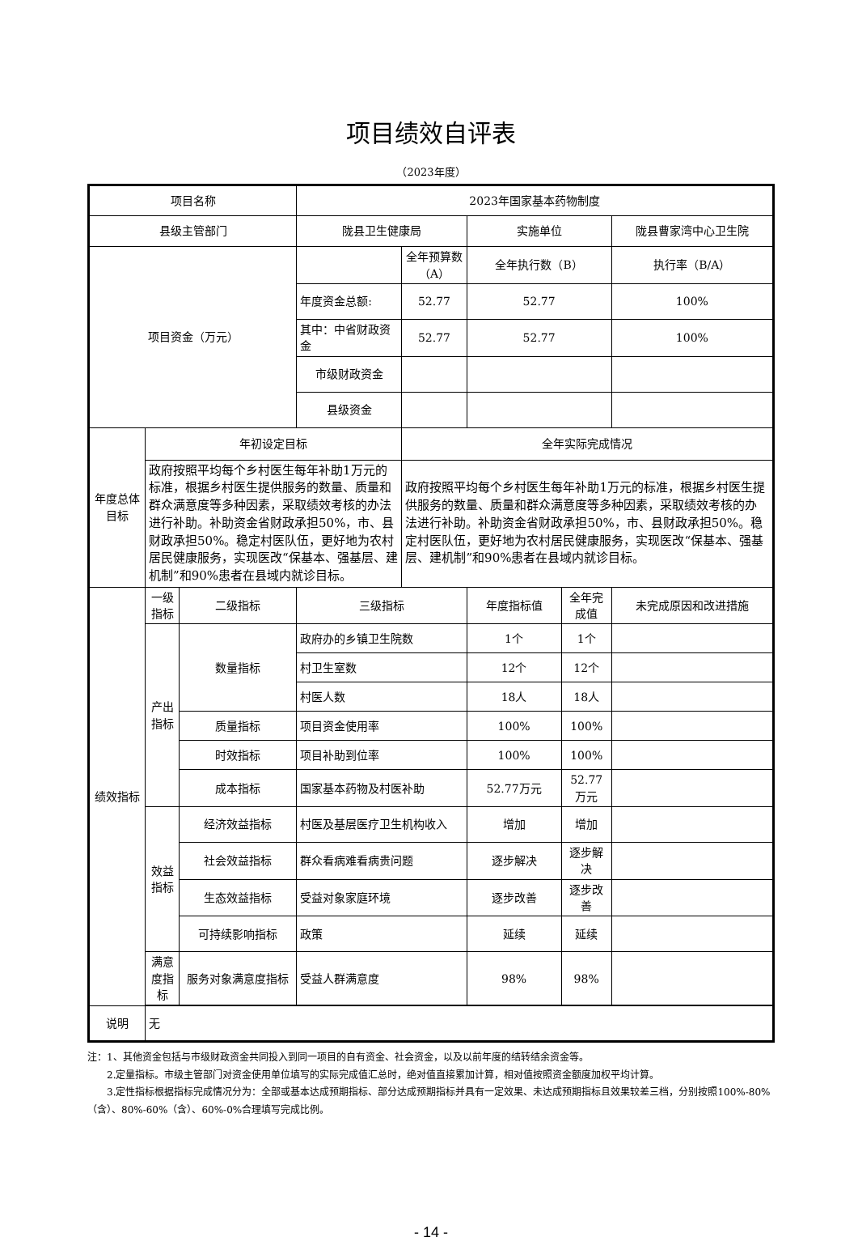项目绩效自评表
（2023年度）
| 项目名称 | | | 2023年国家基本药物制度 | | | | |
| 县级主管部门 | | | 陇县卫生健康局 | | 实施单位 | | 陇县曹家湾中心卫生院 |
| 项目资金（万元） | | | | 全年预算数（A） | 全年执行数（B） | | 执行率（B/A） |
| | | | 年度资金总额: | 52.77 | 52.77 | | 100% |
| | | | 其中：中省财政资金 | 52.77 | 52.77 | | 100% |
| | | | 市级财政资金 | | | | |
| | | | 县级资金 | | | | |
| 年度总体目标 | 年初设定目标 | | | 全年实际完成情况 | | | |
| | 政府按照平均每个乡村医生每年补助1万元的标准，根据乡村医生提供服务的数量、质量和群众满意度等多种因素，采取绩效考核的办法进行补助。补助资金省财政承担50%，市、县财政承担50%。稳定村医队伍，更好地为农村居民健康服务，实现医改“保基本、强基层、建机制”和90%患者在县域内就诊目标。 | | | 政府按照平均每个乡村医生每年补助1万元的标准，根据乡村医生提供服务的数量、质量和群众满意度等多种因素，采取绩效考核的办法进行补助。补助资金省财政承担50%，市、县财政承担50%。稳定村医队伍，更好地为农村居民健康服务，实现医改“保基本、强基层、建机制”和90%患者在县域内就诊目标。 | | | |
| 绩效指标 | 一级指标 | 二级指标 | 三级指标 | | 年度指标值 | 全年完成值 | 未完成原因和改进措施 |
| | 产出指标 | 数量指标 | 政府办的乡镇卫生院数 | | 1个 | 1个 | |
| | | | 村卫生室数 | | 12个 | 12个 | |
| | | | 村医人数 | | 18人 | 18人 | |
| | | 质量指标 | 项目资金使用率 | | 100% | 100% | |
| | | 时效指标 | 项目补助到位率 | | 100% | 100% | |
| | | 成本指标 | 国家基本药物及村医补助 | | 52.77万元 | 52.77万元 | |
| | 效益指标 | 经济效益指标 | 村医及基层医疗卫生机构收入 | | 增加 | 增加 | |
| | | 社会效益指标 | 群众看病难看病贵问题 | | 逐步解决 | 逐步解决 | |
| | | 生态效益指标 | 受益对象家庭环境 | | 逐步改善 | 逐步改善 | |
| | | 可持续影响指标 | 政策 | | 延续 | 延续 | |
| | 满意度指标 | 服务对象满意度指标 | 受益人群满意度 | | 98% | 98% | |
| 说明 | 无 | | | | | | |
注：1、其他资金包括与市级财政资金共同投入到同一项目的自有资金、社会资金，以及以前年度的结转结余资金等。
  2.定量指标。市级主管部门对资金使用单位填写的实际完成值汇总时，绝对值直接累加计算，相对值按照资金额度加权平均计算。
  3.定性指标根据指标完成情况分为：全部或基本达成预期指标、部分达成预期指标并具有一定效果、未达成预期指标且效果较差三档，分别按照100%-80%（含）、80%-60%（含）、60%-0%合理填写完成比例。
- 14 -